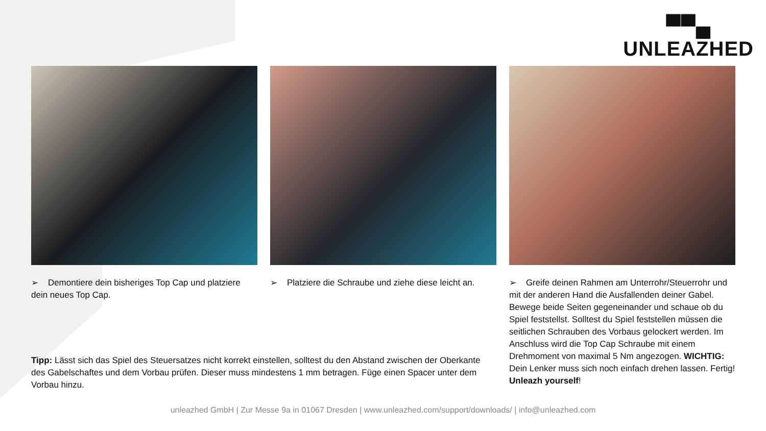▀▀▄
UNLEAZHED
➢ Demontiere dein bisheriges Top Cap und platziere dein neues Top Cap.
➢ Platziere die Schraube und ziehe diese leicht an.
➢ Greife deinen Rahmen am Unterrohr/Steuerrohr und mit der anderen Hand die Ausfallenden deiner Gabel. Bewege beide Seiten gegeneinander und schaue ob du Spiel feststellst. Solltest du Spiel feststellen müssen die seitlichen Schrauben des Vorbaus gelockert werden. Im Anschluss wird die Top Cap Schraube mit einem Drehmoment von maximal 5 Nm angezogen. WICHTIG: Dein Lenker muss sich noch einfach drehen lassen. Fertig! Unleazh yourself!
Tipp: Lässt sich das Spiel des Steuersatzes nicht korrekt einstellen, solltest du den Abstand zwischen der Oberkante des Gabelschaftes und dem Vorbau prüfen. Dieser muss mindestens 1 mm betragen. Füge einen Spacer unter dem Vorbau hinzu.
unleazhed GmbH | Zur Messe 9a in 01067 Dresden | www.unleazhed.com/support/downloads/ | info@unleazhed.com